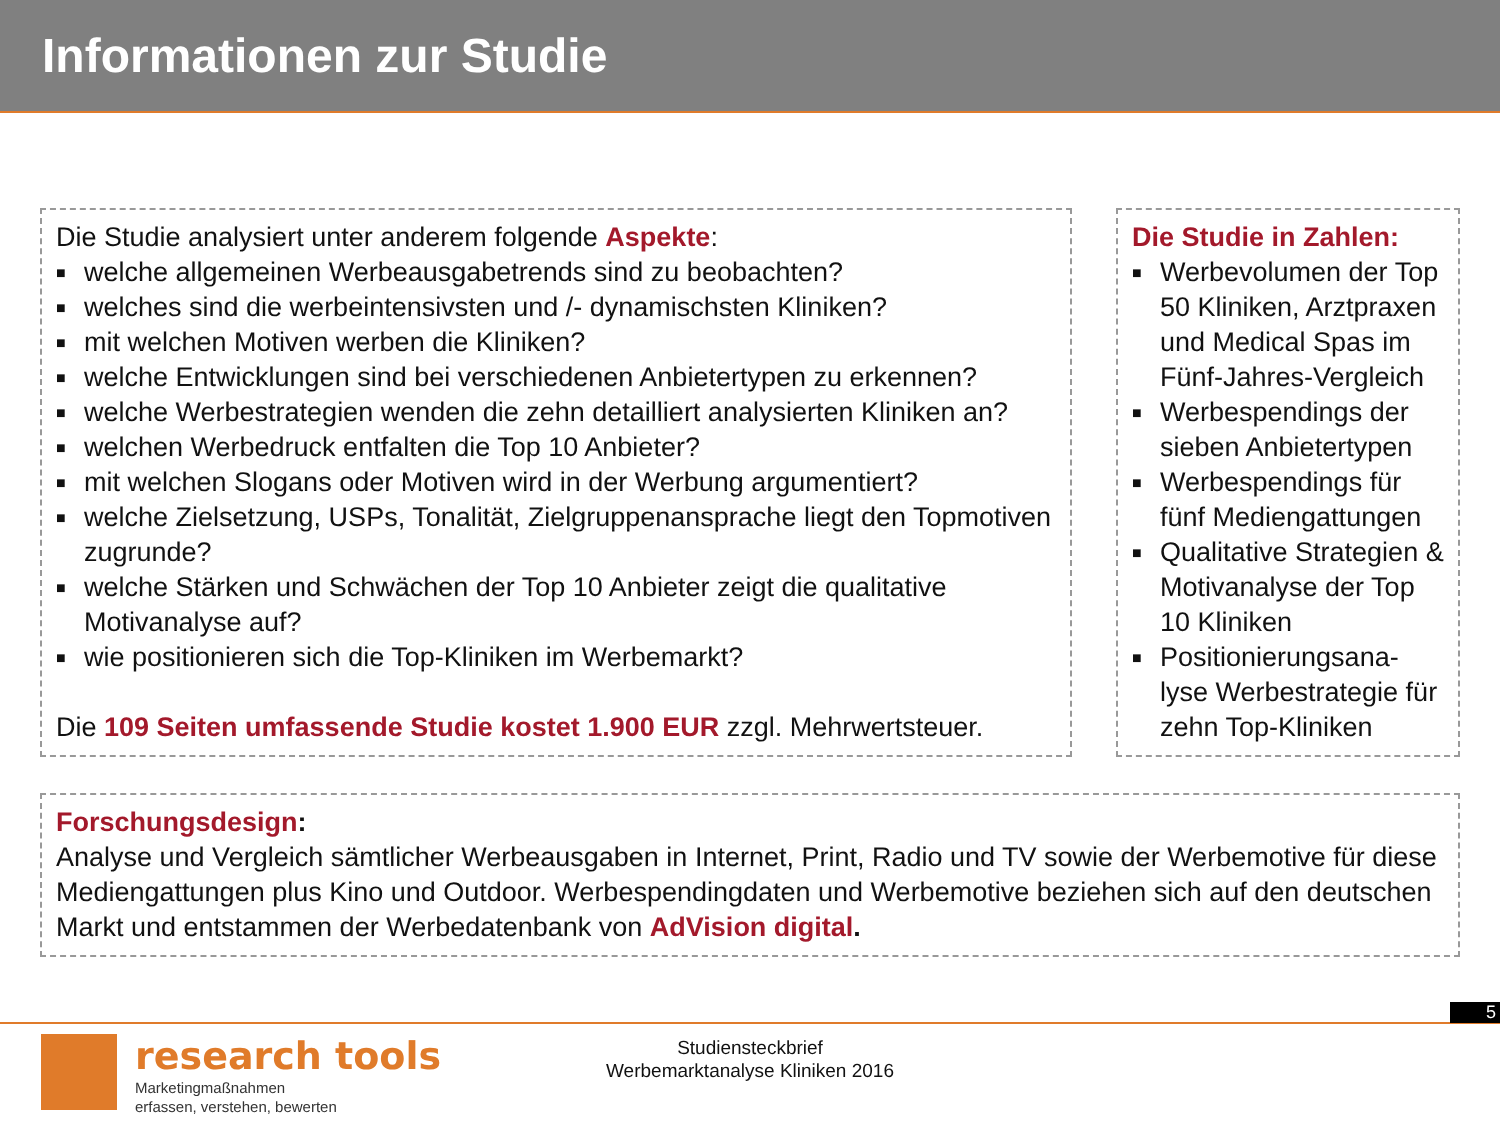Informationen zur Studie
Die Studie analysiert unter anderem folgende Aspekte:
■ welche allgemeinen Werbeausgabetrends sind zu beobachten?
■ welches sind die werbeintensivsten und /- dynamischsten Kliniken?
■ mit welchen Motiven werben die Kliniken?
■ welche Entwicklungen sind bei verschiedenen Anbietertypen zu erkennen?
■ welche Werbestrategien wenden die zehn detailliert analysierten Kliniken an?
■ welchen Werbedruck entfalten die Top 10 Anbieter?
■ mit welchen Slogans oder Motiven wird in der Werbung argumentiert?
■ welche Zielsetzung, USPs, Tonalität, Zielgruppenansprache liegt den Topmotiven zugrunde?
■ welche Stärken und Schwächen der Top 10 Anbieter zeigt die qualitative Motivanalyse auf?
■ wie positionieren sich die Top-Kliniken im Werbemarkt?
Die 109 Seiten umfassende Studie kostet 1.900 EUR zzgl. Mehrwertsteuer.
Die Studie in Zahlen:
■ Werbevolumen der Top 50 Kliniken, Arztpraxen und Medical Spas im Fünf-Jahres-Vergleich
■ Werbespendings der sieben Anbietertypen
■ Werbespendings für fünf Mediengattungen
■ Qualitative Strategien & Motivanalyse der Top 10 Kliniken
■ Positionierungsana-lyse Werbestrategie für zehn Top-Kliniken
Forschungsdesign:
Analyse und Vergleich sämtlicher Werbeausgaben in Internet, Print, Radio und TV sowie der Werbemotive für diese Mediengattungen plus Kino und Outdoor. Werbespendingdaten und Werbemotive beziehen sich auf den deutschen Markt und entstammen der Werbedatenbank von AdVision digital.
5
research tools
Marketingmaßnahmen
erfassen, verstehen, bewerten
Studiensteckbrief
Werbemarktanalyse Kliniken 2016